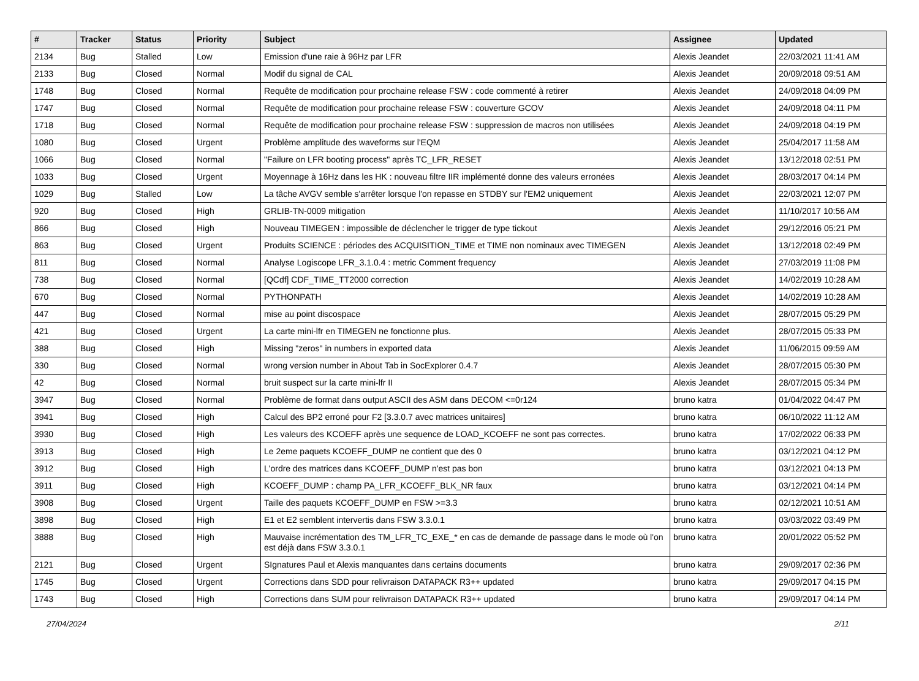| # | Tracker | Status | Priority | Subject | Assignee | Updated |
| --- | --- | --- | --- | --- | --- | --- |
| 2134 | Bug | Stalled | Low | Emission d'une raie à 96Hz par LFR | Alexis Jeandet | 22/03/2021 11:41 AM |
| 2133 | Bug | Closed | Normal | Modif du signal de CAL | Alexis Jeandet | 20/09/2018 09:51 AM |
| 1748 | Bug | Closed | Normal | Requête de modification pour prochaine release FSW : code commenté à retirer | Alexis Jeandet | 24/09/2018 04:09 PM |
| 1747 | Bug | Closed | Normal | Requête de modification pour prochaine release FSW : couverture GCOV | Alexis Jeandet | 24/09/2018 04:11 PM |
| 1718 | Bug | Closed | Normal | Requête de modification pour prochaine release FSW : suppression de macros non utilisées | Alexis Jeandet | 24/09/2018 04:19 PM |
| 1080 | Bug | Closed | Urgent | Problème amplitude des waveforms sur l'EQM | Alexis Jeandet | 25/04/2017 11:58 AM |
| 1066 | Bug | Closed | Normal | "Failure on LFR booting process" après TC_LFR_RESET | Alexis Jeandet | 13/12/2018 02:51 PM |
| 1033 | Bug | Closed | Urgent | Moyennage à 16Hz dans les HK : nouveau filtre IIR implémenté donne des valeurs erronées | Alexis Jeandet | 28/03/2017 04:14 PM |
| 1029 | Bug | Stalled | Low | La tâche AVGV semble s'arrêter lorsque l'on repasse en STDBY sur l'EM2 uniquement | Alexis Jeandet | 22/03/2021 12:07 PM |
| 920 | Bug | Closed | High | GRLIB-TN-0009 mitigation | Alexis Jeandet | 11/10/2017 10:56 AM |
| 866 | Bug | Closed | High | Nouveau TIMEGEN : impossible de déclencher le trigger de type tickout | Alexis Jeandet | 29/12/2016 05:21 PM |
| 863 | Bug | Closed | Urgent | Produits SCIENCE : périodes des ACQUISITION_TIME et TIME non nominaux avec TIMEGEN | Alexis Jeandet | 13/12/2018 02:49 PM |
| 811 | Bug | Closed | Normal | Analyse Logiscope LFR_3.1.0.4 : metric Comment frequency | Alexis Jeandet | 27/03/2019 11:08 PM |
| 738 | Bug | Closed | Normal | [QCdf] CDF_TIME_TT2000 correction | Alexis Jeandet | 14/02/2019 10:28 AM |
| 670 | Bug | Closed | Normal | PYTHONPATH | Alexis Jeandet | 14/02/2019 10:28 AM |
| 447 | Bug | Closed | Normal | mise au point discospace | Alexis Jeandet | 28/07/2015 05:29 PM |
| 421 | Bug | Closed | Urgent | La carte mini-lfr en TIMEGEN ne fonctionne plus. | Alexis Jeandet | 28/07/2015 05:33 PM |
| 388 | Bug | Closed | High | Missing "zeros" in numbers in exported data | Alexis Jeandet | 11/06/2015 09:59 AM |
| 330 | Bug | Closed | Normal | wrong version number in About Tab in SocExplorer 0.4.7 | Alexis Jeandet | 28/07/2015 05:30 PM |
| 42 | Bug | Closed | Normal | bruit suspect sur la carte mini-lfr II | Alexis Jeandet | 28/07/2015 05:34 PM |
| 3947 | Bug | Closed | Normal | Problème de format dans output ASCII des ASM dans DECOM <=0r124 | bruno katra | 01/04/2022 04:47 PM |
| 3941 | Bug | Closed | High | Calcul des BP2 erroné pour F2 [3.3.0.7 avec matrices unitaires] | bruno katra | 06/10/2022 11:12 AM |
| 3930 | Bug | Closed | High | Les valeurs des KCOEFF après une sequence de LOAD_KCOEFF ne sont pas correctes. | bruno katra | 17/02/2022 06:33 PM |
| 3913 | Bug | Closed | High | Le 2eme paquets KCOEFF_DUMP ne contient que des 0 | bruno katra | 03/12/2021 04:12 PM |
| 3912 | Bug | Closed | High | L'ordre des matrices dans KCOEFF_DUMP n'est pas bon | bruno katra | 03/12/2021 04:13 PM |
| 3911 | Bug | Closed | High | KCOEFF_DUMP : champ PA_LFR_KCOEFF_BLK_NR faux | bruno katra | 03/12/2021 04:14 PM |
| 3908 | Bug | Closed | Urgent | Taille des paquets KCOEFF_DUMP en FSW >=3.3 | bruno katra | 02/12/2021 10:51 AM |
| 3898 | Bug | Closed | High | E1 et E2 semblent intervertis dans FSW 3.3.0.1 | bruno katra | 03/03/2022 03:49 PM |
| 3888 | Bug | Closed | High | Mauvaise incrémentation des TM_LFR_TC_EXE_* en cas de demande de passage dans le mode où l'on est déjà dans FSW 3.3.0.1 | bruno katra | 20/01/2022 05:52 PM |
| 2121 | Bug | Closed | Urgent | SIgnatures Paul et Alexis manquantes dans certains documents | bruno katra | 29/09/2017 02:36 PM |
| 1745 | Bug | Closed | Urgent | Corrections dans SDD pour relivraison DATAPACK R3++ updated | bruno katra | 29/09/2017 04:15 PM |
| 1743 | Bug | Closed | High | Corrections dans SUM pour relivraison DATAPACK R3++ updated | bruno katra | 29/09/2017 04:14 PM |
27/04/2024 2/11